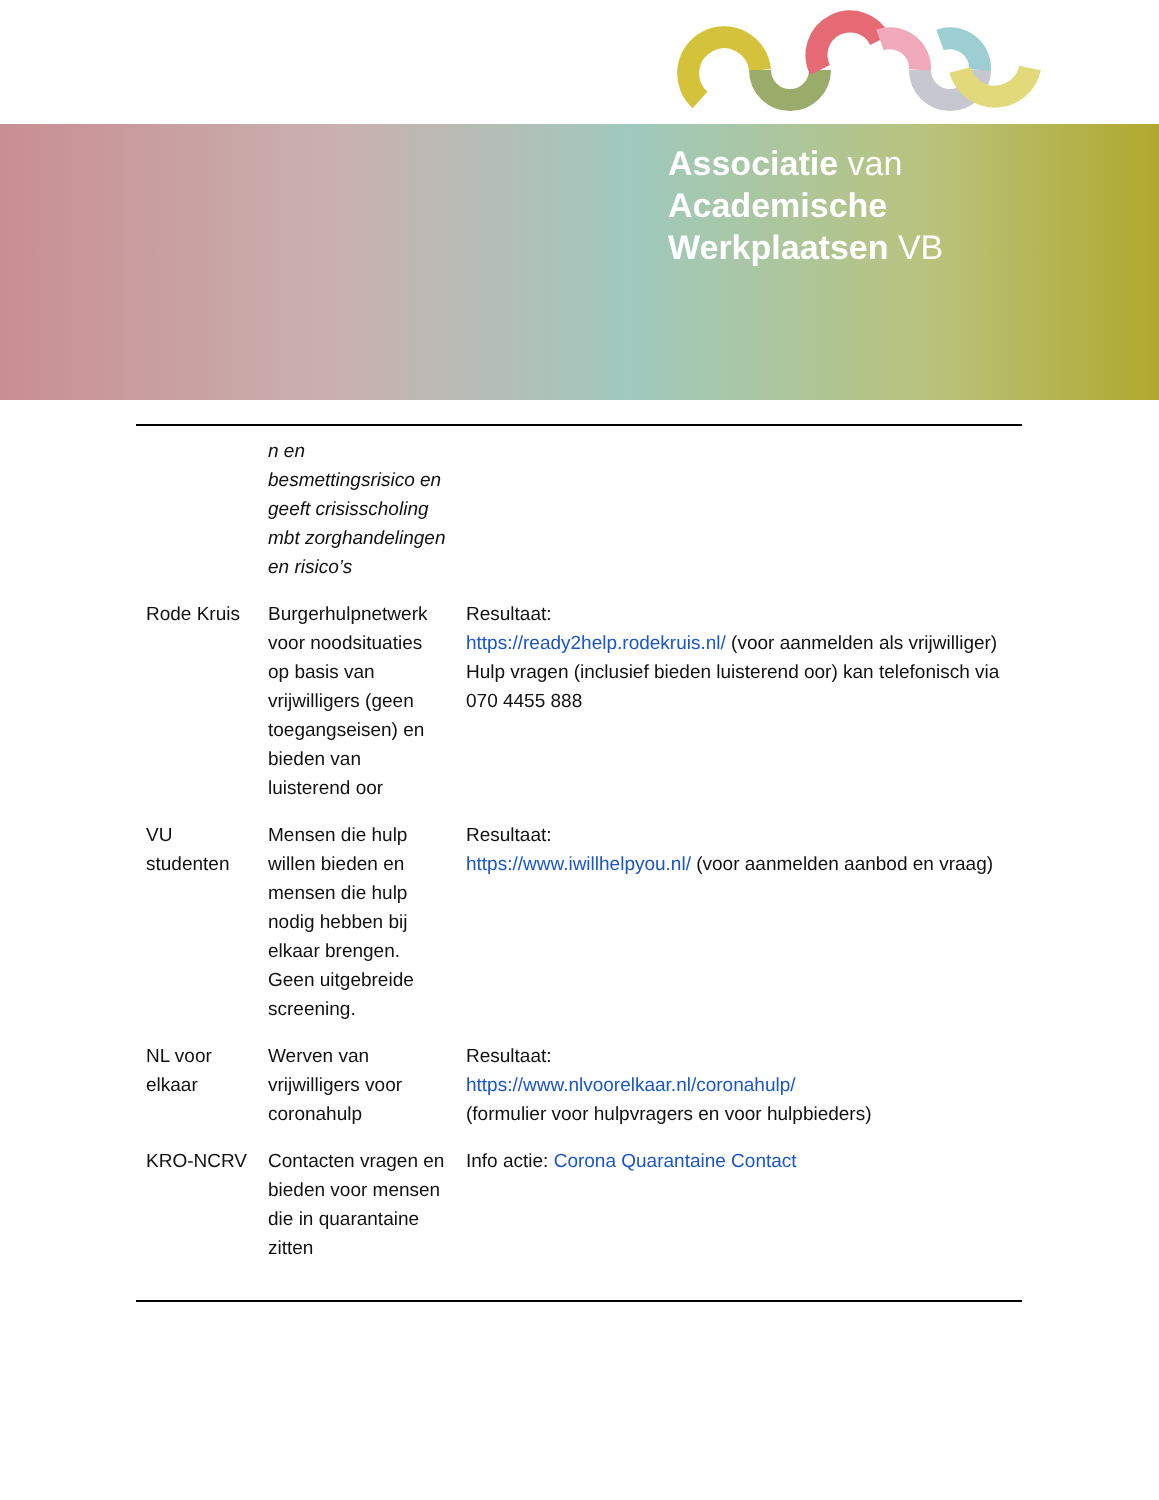Associatie van
Academische
Werkplaatsen VB
| | n en besmettingsrisico en geeft crisisscholing mbt zorghandelingen en risico’s | |
| Rode Kruis | Burgerhulpnetwerk voor noodsituaties op basis van vrijwilligers (geen toegangseisen) en bieden van luisterend oor | Resultaat: https://ready2help.rodekruis.nl/ (voor aanmelden als vrijwilliger) Hulp vragen (inclusief bieden luisterend oor) kan telefonisch via 070 4455 888 |
| VU studenten | Mensen die hulp willen bieden en mensen die hulp nodig hebben bij elkaar brengen. Geen uitgebreide screening. | Resultaat: https://www.iwillhelpyou.nl/ (voor aanmelden aanbod en vraag) |
| NL voor elkaar | Werven van vrijwilligers voor coronahulp | Resultaat: https://www.nlvoorelkaar.nl/coronahulp/ (formulier voor hulpvragers en voor hulpbieders) |
| KRO-NCRV | Contacten vragen en bieden voor mensen die in quarantaine zitten | Info actie: Corona Quarantaine Contact |